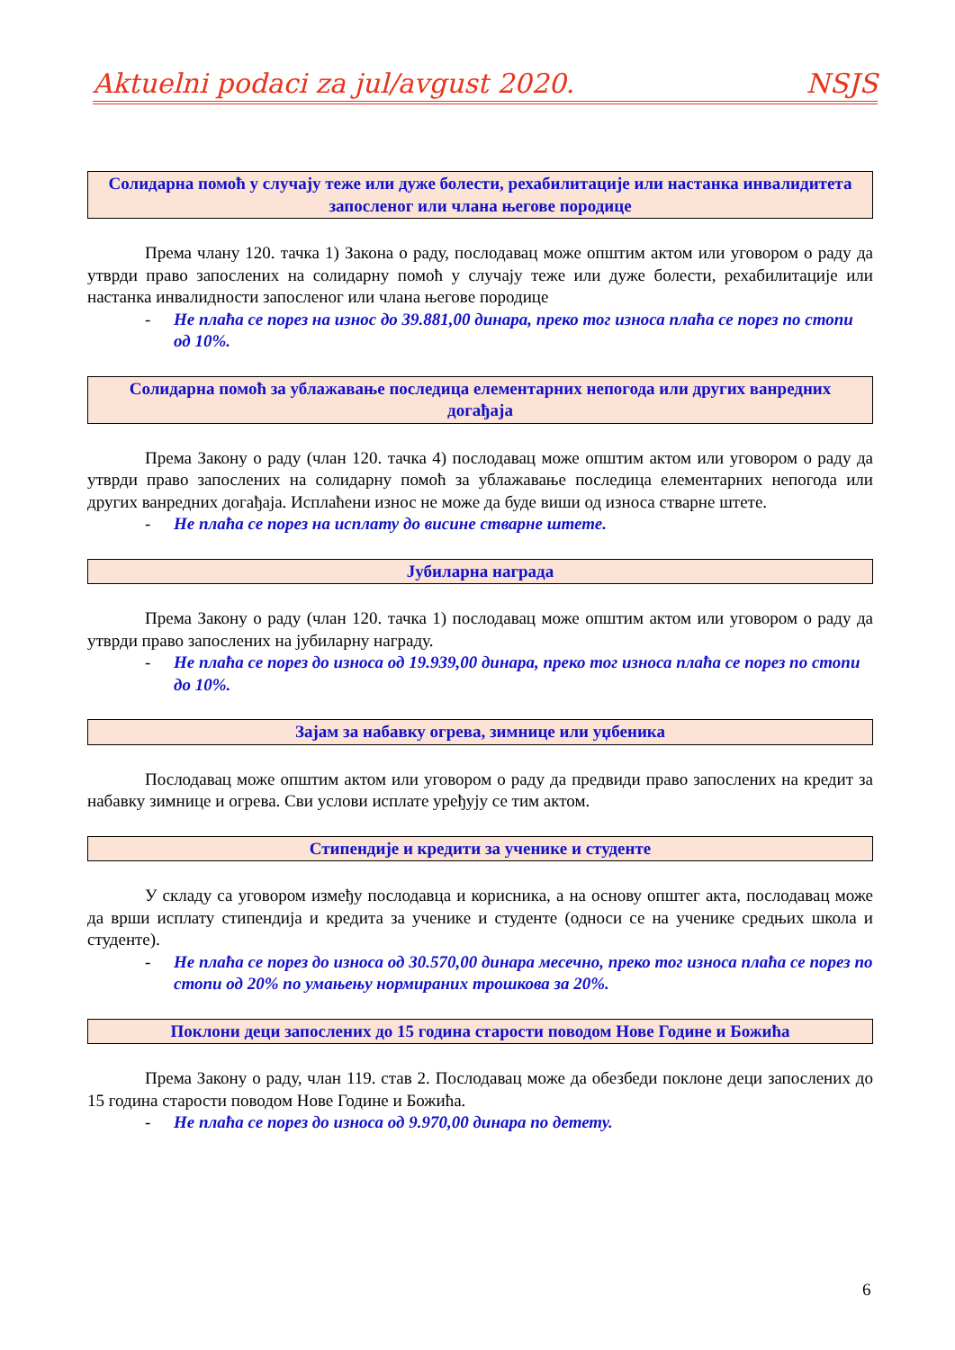Aktuelni podaci za jul/avgust 2020. NSJS
Солидарна помоћ у случају теже или дуже болести, рехабилитације или настанка инвалидитета запосленог или члана његове породице
Према члану 120. тачка 1) Закона о раду, послодавац може општим актом или уговором о раду да утврди право запослених на солидарну помоћ у случају теже или дуже болести, рехабилитације или настанка инвалидности запосленог или члана његове породице
- Не плаћа се порез на износ до 39.881,00 динара, преко тог износа плаћа се порез по стопи од 10%.
Солидарна помоћ за ублажавање последица елементарних непогода или других ванредних догађаја
Према Закону о раду (члан 120. тачка 4) послодавац може општим актом или уговором о раду да утврди право запослених на солидарну помоћ за ублажавање последица елементарних непогода или других ванредних догађаја. Исплаћени износ не може да буде виши од износа стварне штете.
- Не плаћа се порез на исплату до висине стварне штете.
Јубиларна награда
Према Закону о раду (члан 120. тачка 1) послодавац може општим актом или уговором о раду да утврди право запослених на јубиларну награду.
- Не плаћа се порез до износа од 19.939,00 динара, преко тог износа плаћа се порез по стопи до 10%.
Зајам за набавку огрева, зимнице или уџбеника
Послодавац може општим актом или уговором о раду да предвиди право запослених на кредит за набавку зимнице и огрева. Сви услови исплате уређују се тим актом.
Стипендије и кредити за ученике и студенте
У складу са уговором између послодавца и корисника, а на основу општег акта, послодавац може да врши исплату стипендија и кредита за ученике и студенте (односи се на ученике средњих школа и студенте).
- Не плаћа се порез до износа од 30.570,00 динара месечно, преко тог износа плаћа се порез по стопи од 20% по умањењу нормираних трошкова за 20%.
Поклони деци запослених до 15 година старости поводом Нове Године и Божића
Према Закону о раду, члан 119. став 2. Послодавац може да обезбеди поклоне деци запослених до 15 година старости поводом Нове Године и Божића.
- Не плаћа се порез до износа од 9.970,00 динара по детету.
6